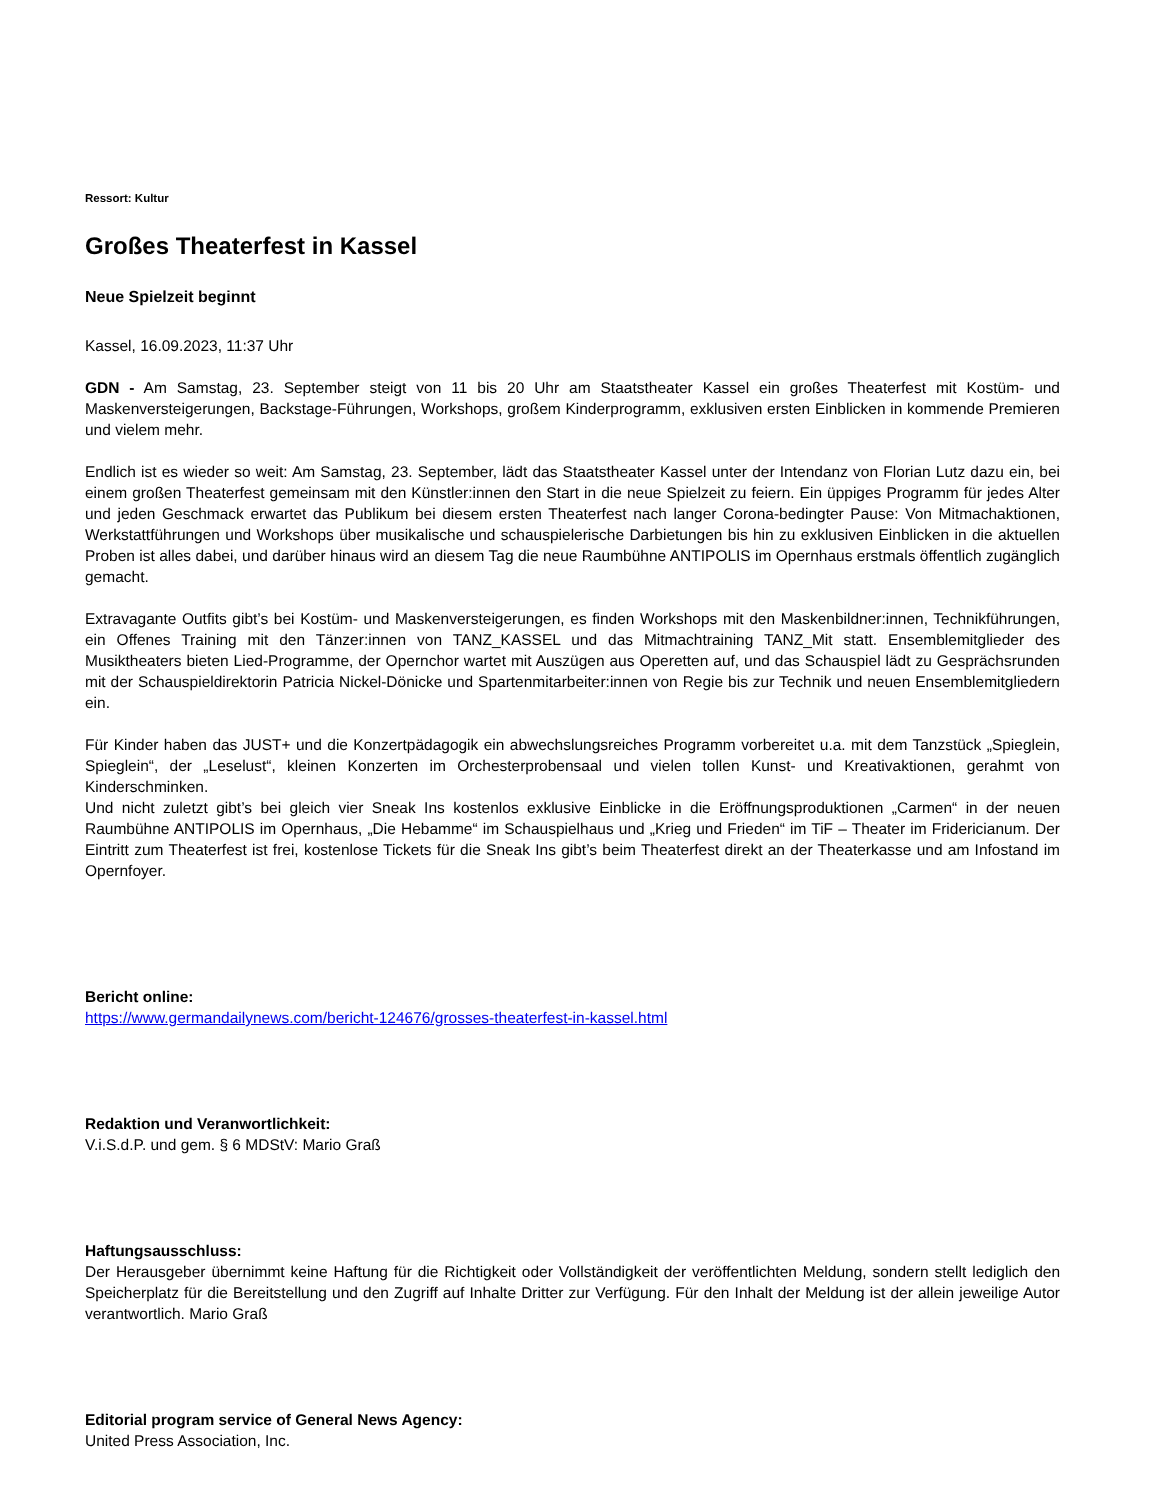Ressort: Kultur
Großes Theaterfest in Kassel
Neue Spielzeit beginnt
Kassel, 16.09.2023, 11:37 Uhr
GDN - Am Samstag, 23. September steigt von 11 bis 20 Uhr am Staatstheater Kassel ein großes Theaterfest mit Kostüm- und Maskenversteigerungen, Backstage-Führungen, Workshops, großem Kinderprogramm, exklusiven ersten Einblicken in kommende Premieren und vielem mehr.
Endlich ist es wieder so weit: Am Samstag, 23. September, lädt das Staatstheater Kassel unter der Intendanz von Florian Lutz dazu ein, bei einem großen Theaterfest gemeinsam mit den Künstler:innen den Start in die neue Spielzeit zu feiern. Ein üppiges Programm für jedes Alter und jeden Geschmack erwartet das Publikum bei diesem ersten Theaterfest nach langer Corona-bedingter Pause: Von Mitmachaktionen, Werkstattführungen und Workshops über musikalische und schauspielerische Darbietungen bis hin zu exklusiven Einblicken in die aktuellen Proben ist alles dabei, und darüber hinaus wird an diesem Tag die neue Raumbühne ANTIPOLIS im Opernhaus erstmals öffentlich zugänglich gemacht.
Extravagante Outfits gibt’s bei Kostüm- und Maskenversteigerungen, es finden Workshops mit den Maskenbildner:innen, Technikführungen, ein Offenes Training mit den Tänzer:innen von TANZ_KASSEL und das Mitmachtraining TANZ_Mit statt. Ensemblemitglieder des Musiktheaters bieten Lied-Programme, der Opernchor wartet mit Auszügen aus Operetten auf, und das Schauspiel lädt zu Gesprächsrunden mit der Schauspieldirektorin Patricia Nickel-Dönicke und Spartenmitarbeiter:innen von Regie bis zur Technik und neuen Ensemblemitgliedern ein.
Für Kinder haben das JUST+ und die Konzertpädagogik ein abwechslungsreiches Programm vorbereitet u.a. mit dem Tanzstück „Spieglein, Spieglein“, der „Leselust“, kleinen Konzerten im Orchesterprobensaal und vielen tollen Kunst- und Kreativaktionen, gerahmt von Kinderschminken.
Und nicht zuletzt gibt’s bei gleich vier Sneak Ins kostenlos exklusive Einblicke in die Eröffnungsproduktionen „Carmen“ in der neuen Raumbühne ANTIPOLIS im Opernhaus, „Die Hebamme“ im Schauspielhaus und „Krieg und Frieden“ im TiF – Theater im Fridericianum. Der Eintritt zum Theaterfest ist frei, kostenlose Tickets für die Sneak Ins gibt’s beim Theaterfest direkt an der Theaterkasse und am Infostand im Opernfoyer.
Bericht online:
https://www.germandailynews.com/bericht-124676/grosses-theaterfest-in-kassel.html
Redaktion und Veranwortlichkeit:
V.i.S.d.P. und gem. § 6 MDStV: Mario Graß
Haftungsausschluss:
Der Herausgeber übernimmt keine Haftung für die Richtigkeit oder Vollständigkeit der veröffentlichten Meldung, sondern stellt lediglich den Speicherplatz für die Bereitstellung und den Zugriff auf Inhalte Dritter zur Verfügung. Für den Inhalt der Meldung ist der allein jeweilige Autor verantwortlich. Mario Graß
Editorial program service of General News Agency:
United Press Association, Inc.